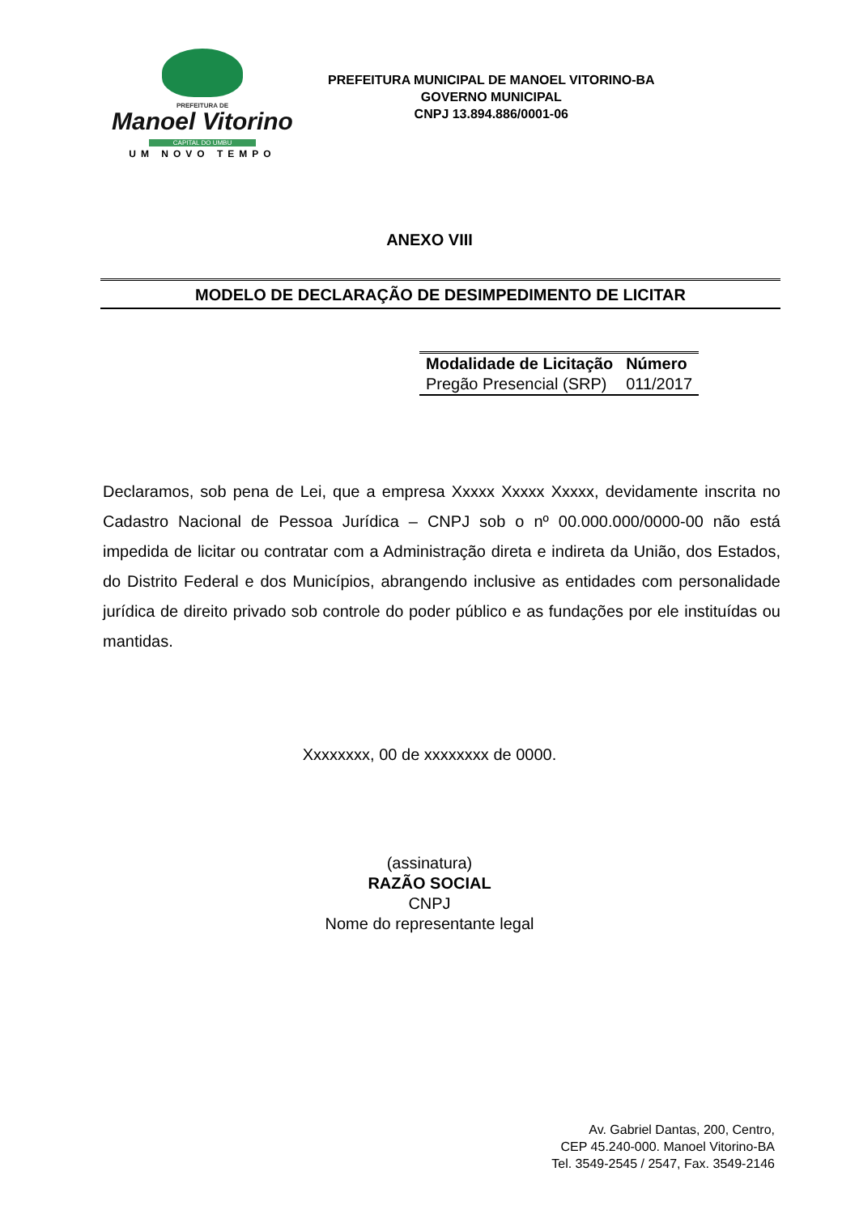PREFEITURA DE
Manoel Vitorino
CAPITAL DO UMBU
UM NOVO TEMPO
PREFEITURA MUNICIPAL DE MANOEL VITORINO-BA
GOVERNO MUNICIPAL
CNPJ 13.894.886/0001-06
ANEXO VIII
MODELO DE DECLARAÇÃO DE DESIMPEDIMENTO DE LICITAR
| Modalidade de Licitação | Número |
| --- | --- |
| Pregão Presencial (SRP) | 011/2017 |
Declaramos, sob pena de Lei, que a empresa Xxxxx Xxxxx Xxxxx, devidamente inscrita no Cadastro Nacional de Pessoa Jurídica – CNPJ sob o nº 00.000.000/0000-00 não está impedida de licitar ou contratar com a Administração direta e indireta da União, dos Estados, do Distrito Federal e dos Municípios, abrangendo inclusive as entidades com personalidade jurídica de direito privado sob controle do poder público e as fundações por ele instituídas ou mantidas.
Xxxxxxxx, 00 de xxxxxxxx de 0000.
(assinatura)
RAZÃO SOCIAL
CNPJ
Nome do representante legal
Av. Gabriel Dantas, 200, Centro,
CEP 45.240-000. Manoel Vitorino-BA
Tel. 3549-2545 / 2547, Fax. 3549-2146